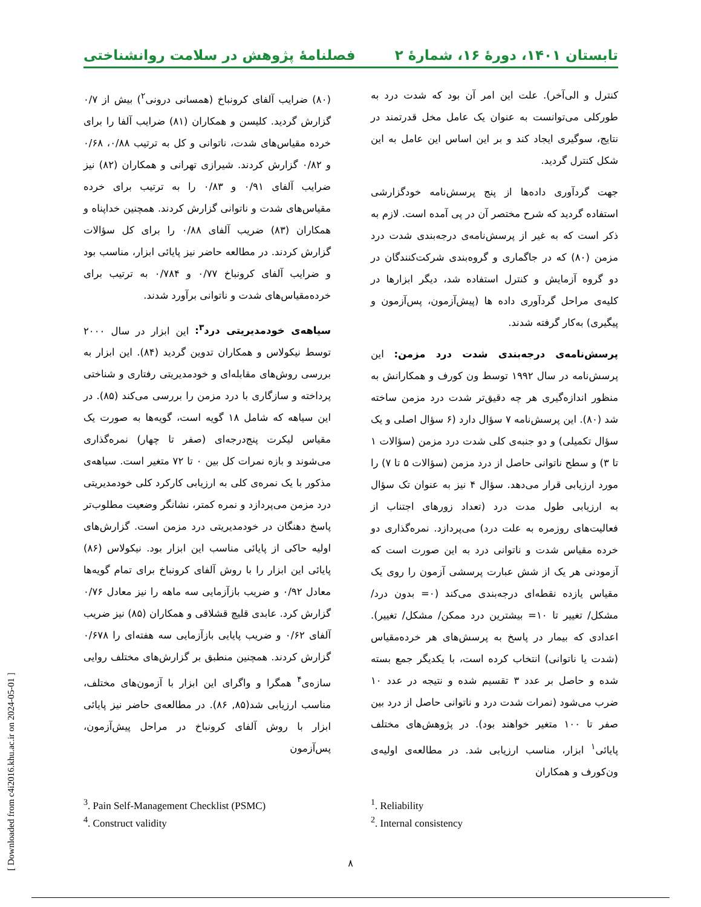تابستان ۱۴۰۱، دورهٔ ۱۶، شمارهٔ ۲ فصلنامهٔ پژوهش در سلامت روانشناختی
کنترل و الی‌آخر). علت این امر آن بود که شدت درد به طورکلی می‌توانست به عنوان یک عامل مخل قدرتمند در نتایج، سوگیری ایجاد کند و بر این اساس این عامل به این شکل کنترل گردید.
جهت گردآوری داده‌ها از پنج پرسش‌نامه خودگزارشی استفاده گردید که شرح مختصر آن در پی آمده است. لازم به ذکر است که به غیر از پرسش‌نامه‌ی درجه‌بندی شدت درد مزمن (۸۰) که در جاگماری و گروه‌بندی شرکت‌کنندگان در دو گروه آزمایش و کنترل استفاده شد، دیگر ابزارها در کلیه‌ی مراحل گردآوری داده ها (پیش‌آزمون، پس‌آزمون و پیگیری) به‌کار گرفته شدند.
پرسش‌نامه‌ی درجه‌بندی شدت درد مزمن: این پرسش‌نامه در سال ۱۹۹۲ توسط ون کورف و همکارانش به منظور اندازه‌گیری هر چه دقیق‌تر شدت درد مزمن ساخته شد (۸۰). این پرسش‌نامه ۷ سؤال دارد (۶ سؤال اصلی و یک سؤال تکمیلی) و دو جنبه‌ی کلی شدت درد مزمن (سؤالات ۱ تا ۳) و سطح ناتوانی حاصل از درد مزمن (سؤالات ۵ تا ۷) را مورد ارزیابی قرار می‌دهد. سؤال ۴ نیز به عنوان تک سؤال به ارزیابی طول مدت درد (تعداد زورهای اجتناب از فعالیت‌های روزمره به علت درد) می‌پردازد. نمره‌گذاری دو خرده مقیاس شدت و ناتوانی درد به این صورت است که آزمودنی هر یک از شش عبارت پرسشی آزمون را روی یک مقیاس یازده نقطه‌ای درجه‌بندی می‌کند (۰= بدون درد/ مشکل/ تغییر تا ۱۰= بیشترین درد ممکن/ مشکل/ تغییر). اعدادی که بیمار در پاسخ به پرسش‌های هر خرده‌مقیاس (شدت یا ناتوانی) انتخاب کرده است، با یکدیگر جمع بسته شده و حاصل بر عدد ۳ تقسیم شده و نتیجه در عدد ۱۰ ضرب می‌شود (نمرات شدت درد و ناتوانی حاصل از درد بین صفر تا ۱۰۰ متغیر خواهند بود). در پژوهش‌های مختلف پایائی<sup>۱</sup> ابزار، مناسب ارزیابی شد. در مطالعه‌ی اولیه‌ی ون‌کورف و همکاران
(۸۰) ضرایب آلفای کرونباخ (همسانی درونی<sup>۲</sup>) بیش از ۰/۷ گزارش گردید. کلیسن و همکاران (۸۱) ضرایب آلفا را برای خرده مقیاس‌های شدت، ناتوانی و کل به ترتیب ۰/۸۸، ۰/۶۸ و ۰/۸۲ گزارش کردند. شیرازی تهرانی و همکاران (۸۲) نیز ضرایب آلفای ۰/۹۱ و ۰/۸۳ را به ترتیب برای خرده مقیاس‌های شدت و ناتوانی گزارش کردند. همچنین خداپناه و همکاران (۸۳) ضریب آلفای ۰/۸۸ را برای کل سؤالات گزارش کردند. در مطالعه حاضر نیز پایائی ابزار، مناسب بود و ضرایب آلفای کرونباخ ۰/۷۷ و ۰/۷۸۴ به ترتیب برای خرده‌مقیاس‌های شدت و ناتوانی برآورد شدند.
سیاهه‌ی خودمدیریتی درد<sup>۳</sup>: این ابزار در سال ۲۰۰۰ توسط نیکولاس و همکاران تدوین گردید (۸۴). این ابزار به بررسی روش‌های مقابله‌ای و خودمدیریتی رفتاری و شناختی پرداخته و سازگاری با درد مزمن را بررسی می‌کند (۸۵). در این سیاهه که شامل ۱۸ گویه است، گویه‌ها به صورت یک مقیاس لیکرت پنج‌درجه‌ای (صفر تا چهار) نمره‌گذاری می‌شوند و بازه نمرات کل بین ۰ تا ۷۲ متغیر است. سیاهه‌ی مذکور با یک نمره‌ی کلی به ارزیابی کارکرد کلی خودمدیریتی درد مزمن می‌پردازد و نمره کمتر، نشانگر وضعیت مطلوب‌تر پاسخ دهنگان در خودمدیریتی درد مزمن است. گزارش‌های اولیه حاکی از پایائی مناسب این ابزار بود. نیکولاس (۸۶) پایائی این ابزار را با روش آلفای کرونباخ برای تمام گویه‌ها معادل ۰/۹۲ و ضریب بازآزمایی سه ماهه را نیز معادل ۰/۷۶ گزارش کرد. عابدی قلیچ قشلاقی و همکاران (۸۵) نیز ضریب آلفای ۰/۶۲ و ضریب پایایی بازآزمایی سه هفته‌ای را ۰/۶۷۸ گزارش کردند. همچنین منطبق بر گزارش‌های مختلف روایی سازه‌ی<sup>۴</sup> همگرا و واگرای این ابزار با آزمون‌های مختلف، مناسب ارزیابی شد(۸۵, ۸۶). در مطالعه‌ی حاضر نیز پایائی ابزار با روش آلفای کرونباخ در مراحل پیش‌آزمون، پس‌آزمون
<sup>1</sup>. Reliability
<sup>2</sup>. Internal consistency
<sup>3</sup>. Pain Self-Management Checklist (PSMC)
<sup>4</sup>. Construct validity
[ Downloaded from c4i2016.khu.ac.ir on 2024-05-01 ]
۸